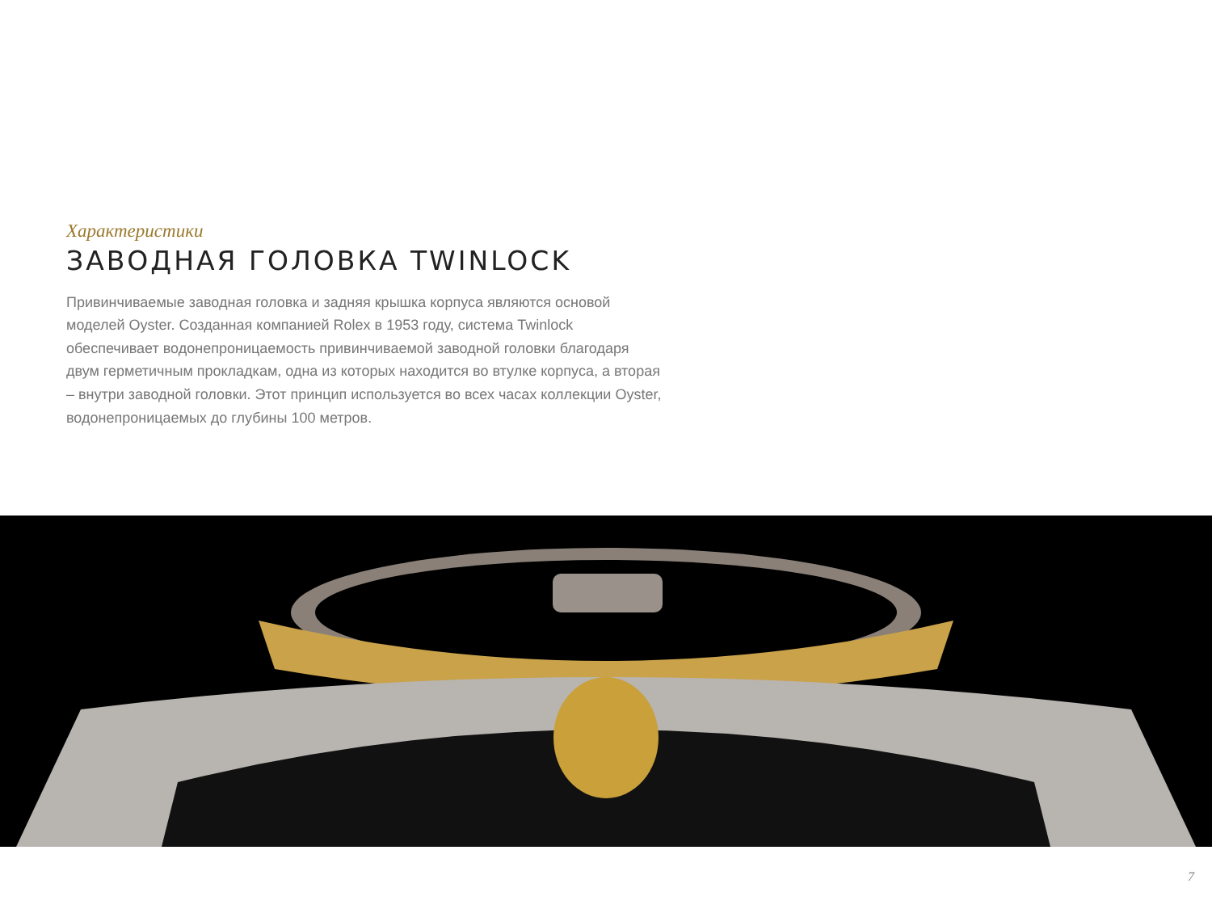Характеристики
ЗАВОДНАЯ ГОЛОВКА TWINLOCK
Привинчиваемые заводная головка и задняя крышка корпуса являются основой моделей Oyster. Созданная компанией Rolex в 1953 году, система Twinlock обеспечивает водонепроницаемость привинчиваемой заводной головки благодаря двум герметичным прокладкам, одна из которых находится во втулке корпуса, а вторая – внутри заводной головки. Этот принцип используется во всех часах коллекции Oyster, водонепроницаемых до глубины 100 метров.
7